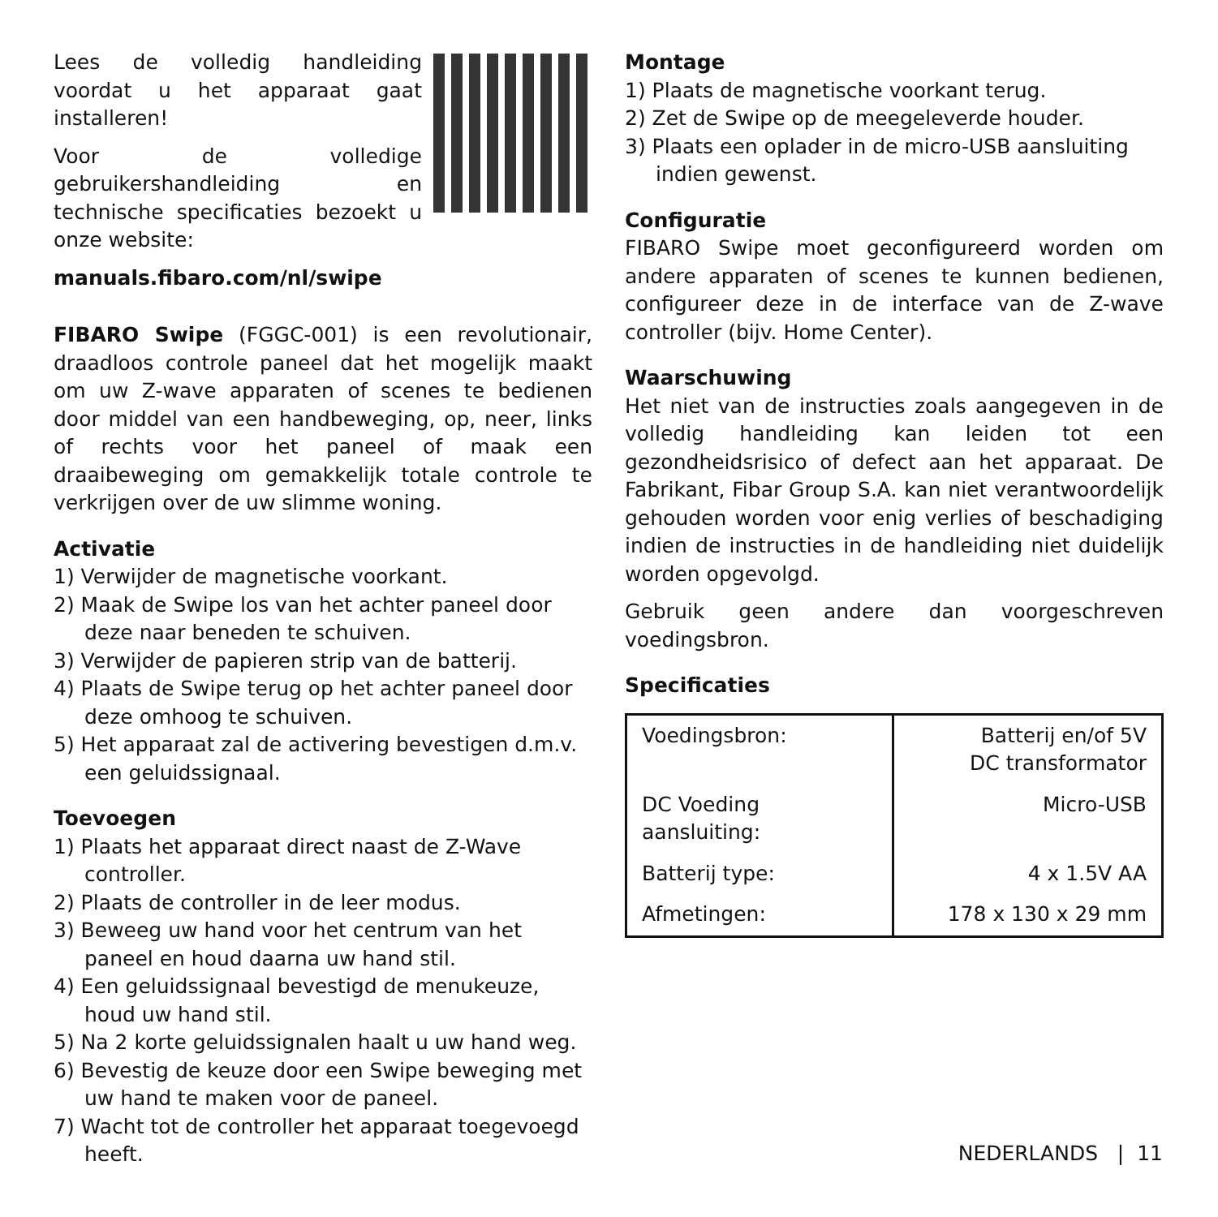Lees de volledig handleiding voordat u het apparaat gaat installeren!
Voor de volledige gebruikershandleiding en technische specificaties bezoekt u onze website:
manuals.fibaro.com/nl/swipe
FIBARO Swipe (FGGC-001) is een revolutionair, draadloos controle paneel dat het mogelijk maakt om uw Z-wave apparaten of scenes te bedienen door middel van een handbeweging, op, neer, links of rechts voor het paneel of maak een draaibeweging om gemakkelijk totale controle te verkrijgen over de uw slimme woning.
Activatie
1) Verwijder de magnetische voorkant.
2) Maak de Swipe los van het achter paneel door deze naar beneden te schuiven.
3) Verwijder de papieren strip van de batterij.
4) Plaats de Swipe terug op het achter paneel door deze omhoog te schuiven.
5) Het apparaat zal de activering bevestigen d.m.v. een geluidssignaal.
Toevoegen
1) Plaats het apparaat direct naast de Z-Wave controller.
2) Plaats de controller in de leer modus.
3) Beweeg uw hand voor het centrum van het paneel en houd daarna uw hand stil.
4) Een geluidssignaal bevestigd de menukeuze, houd uw hand stil.
5) Na 2 korte geluidssignalen haalt u uw hand weg.
6) Bevestig de keuze door een Swipe beweging met uw hand te maken voor de paneel.
7) Wacht tot de controller het apparaat toegevoegd heeft.
Montage
1) Plaats de magnetische voorkant terug.
2) Zet de Swipe op de meegeleverde houder.
3) Plaats een oplader in de micro-USB aansluiting indien gewenst.
Configuratie
FIBARO Swipe moet geconfigureerd worden om andere apparaten of scenes te kunnen bedienen, configureer deze in de interface van de Z-wave controller (bijv. Home Center).
Waarschuwing
Het niet van de instructies zoals aangegeven in de volledig handleiding kan leiden tot een gezondheidsrisico of defect aan het apparaat. De Fabrikant, Fibar Group S.A. kan niet verantwoordelijk gehouden worden voor enig verlies of beschadiging indien de instructies in de handleiding niet duidelijk worden opgevolgd.
Gebruik geen andere dan voorgeschreven voedingsbron.
Specificaties
| Voedingsbron: | Batterij en/of 5V DC transformator |
| DC Voeding aansluiting: | Micro-USB |
| Batterij type: | 4 x 1.5V AA |
| Afmetingen: | 178 x 130 x 29 mm |
NEDERLANDS | 11